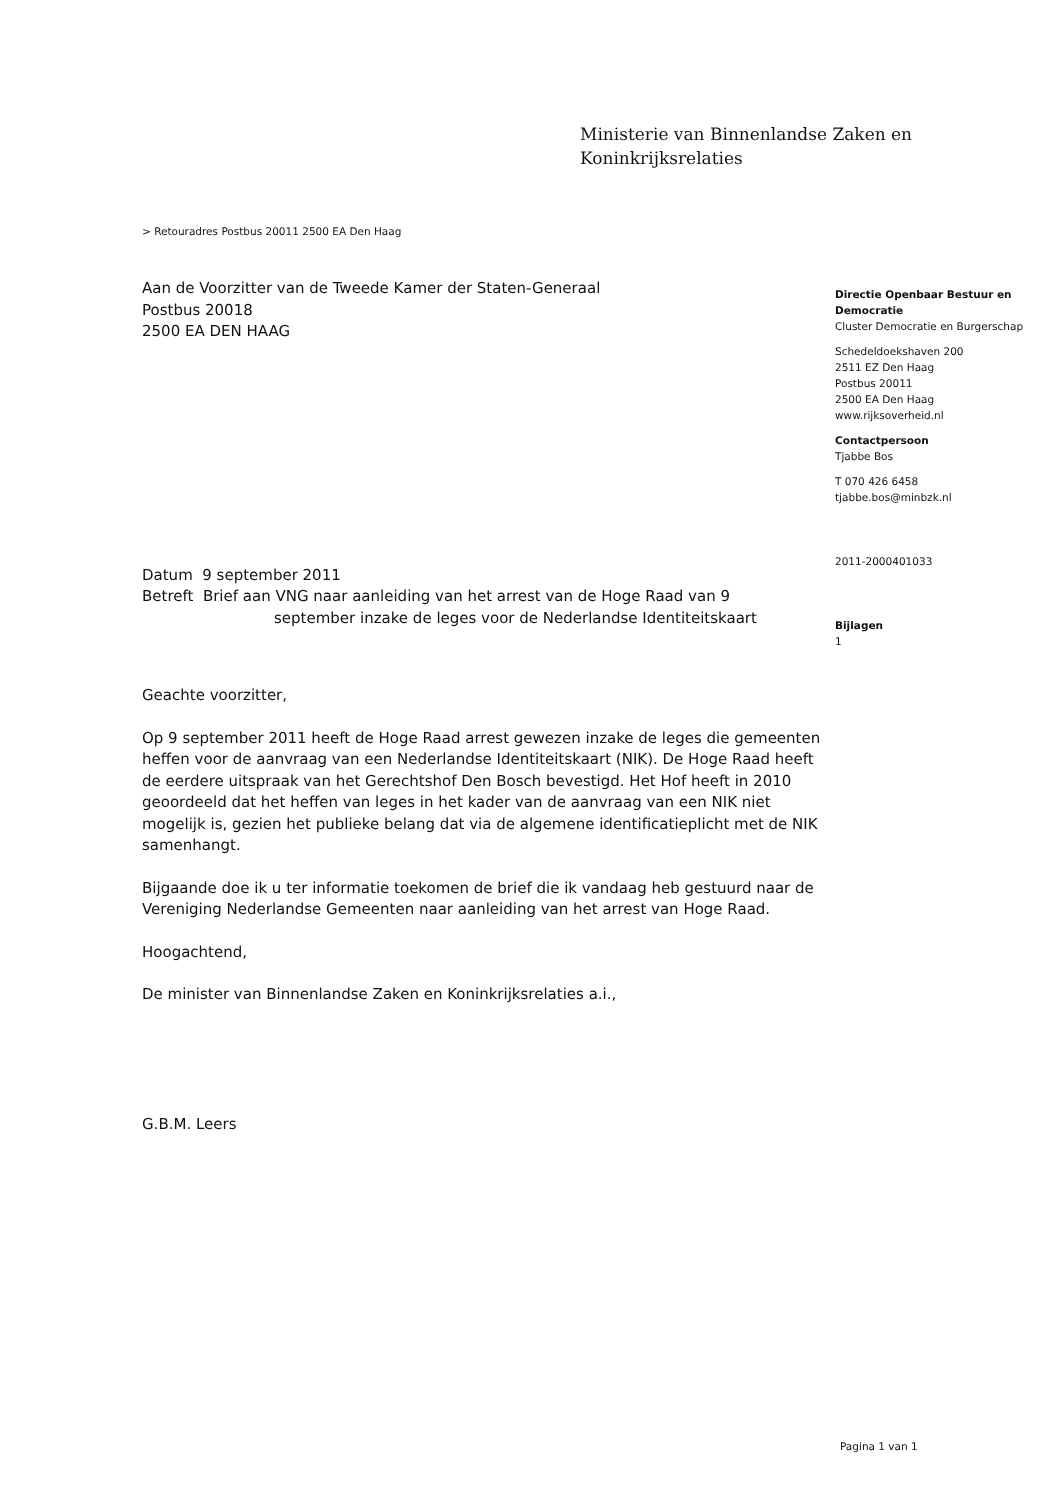Ministerie van Binnenlandse Zaken en
Koninkrijksrelaties
> Retouradres Postbus 20011 2500 EA Den Haag
Aan de Voorzitter van de Tweede Kamer der Staten-Generaal
Postbus 20018
2500 EA DEN HAAG
Datum 9 september 2011
Betreft Brief aan VNG naar aanleiding van het arrest van de Hoge Raad van 9
september inzake de leges voor de Nederlandse Identiteitskaart
Geachte voorzitter,
Op 9 september 2011 heeft de Hoge Raad arrest gewezen inzake de leges die gemeenten heffen voor de aanvraag van een Nederlandse Identiteitskaart (NIK). De Hoge Raad heeft de eerdere uitspraak van het Gerechtshof Den Bosch bevestigd. Het Hof heeft in 2010 geoordeeld dat het heffen van leges in het kader van de aanvraag van een NIK niet mogelijk is, gezien het publieke belang dat via de algemene identificatieplicht met de NIK samenhangt.
Bijgaande doe ik u ter informatie toekomen de brief die ik vandaag heb gestuurd naar de Vereniging Nederlandse Gemeenten naar aanleiding van het arrest van Hoge Raad.
Hoogachtend,
De minister van Binnenlandse Zaken en Koninkrijksrelaties a.i.,
G.B.M. Leers
Directie Openbaar Bestuur en Democratie
Cluster Democratie en Burgerschap
Schedeldoekshaven 200
2511 EZ Den Haag
Postbus 20011
2500 EA Den Haag
www.rijksoverheid.nl
Contactpersoon
Tjabbe Bos
T 070 426 6458
tjabbe.bos@minbzk.nl
2011-2000401033
Bijlagen
1
Pagina 1 van 1